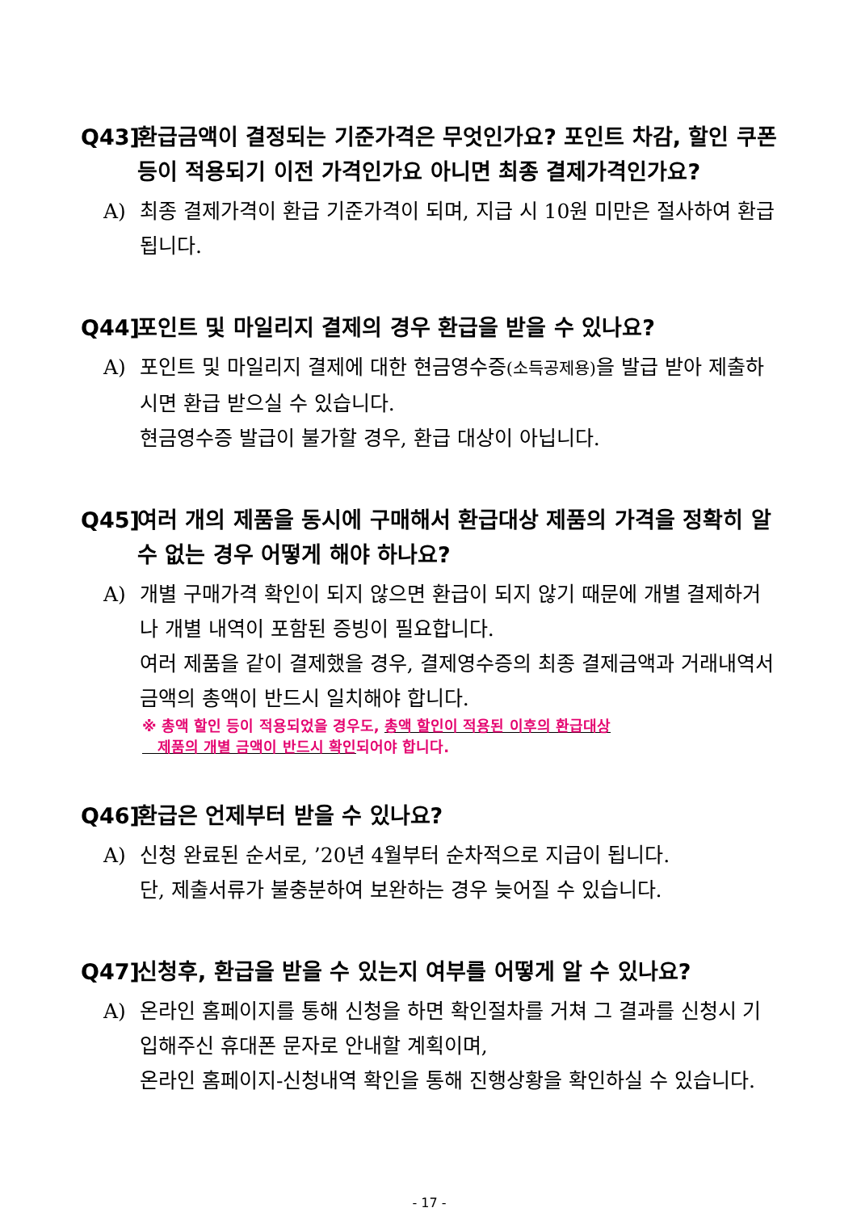Q43] 환급금액이 결정되는 기준가격은 무엇인가요? 포인트 차감, 할인 쿠폰 등이 적용되기 이전 가격인가요 아니면 최종 결제가격인가요?
A) 최종 결제가격이 환급 기준가격이 되며, 지급 시 10원 미만은 절사하여 환급됩니다.
Q44] 포인트 및 마일리지 결제의 경우 환급을 받을 수 있나요?
A) 포인트 및 마일리지 결제에 대한 현금영수증(소득공제용) 을 발급 받아 제출하시면 환급 받으실 수 있습니다.
현금영수증 발급이 불가할 경우, 환급 대상이 아닙니다.
Q45] 여러 개의 제품을 동시에 구매해서 환급대상 제품의 가격을 정확히 알 수 없는 경우 어떻게 해야 하나요?
A) 개별 구매가격 확인이 되지 않으면 환급이 되지 않기 때문에 개별 결제하거나 개별 내역이 포함된 증빙이 필요합니다.
여러 제품을 같이 결제했을 경우, 결제영수증의 최종 결제금액과 거래내역서 금액의 총액이 반드시 일치해야 합니다.
※ 총액 할인 등이 적용되었을 경우도, 총액 할인이 적용된 이후의 환급대상
제품의 개별 금액이 반드시 확인되어야 합니다.
Q46] 환급은 언제부터 받을 수 있나요?
A) 신청 완료된 순서로, ’20년 4월부터 순차적으로 지급이 됩니다.
단, 제출서류가 불충분하여 보완하는 경우 늦어질 수 있습니다.
Q47] 신청후, 환급을 받을 수 있는지 여부를 어떻게 알 수 있나요?
A) 온라인 홈페이지를 통해 신청을 하면 확인절차를 거쳐 그 결과를 신청시 기입해주신 휴대폰 문자로 안내할 계획이며,
온라인 홈페이지-신청내역 확인을 통해 진행상황을 확인하실 수 있습니다.
- 17 -